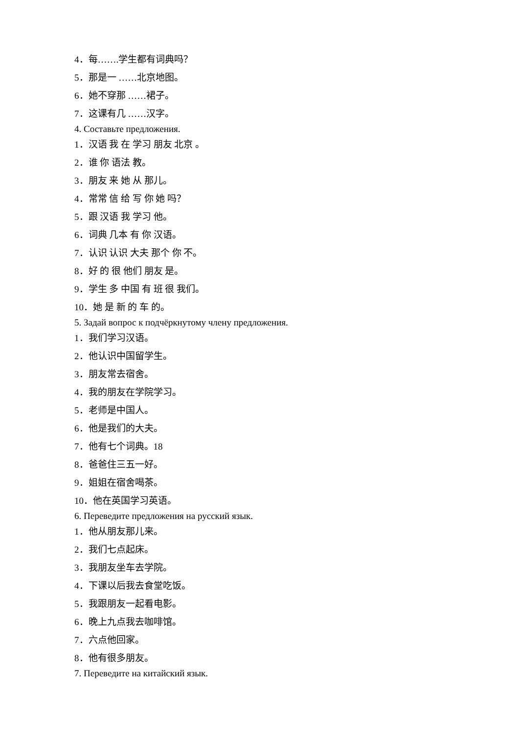4．每…….学生都有词典吗？
5．那是一 ……北京地图。
6．她不穿那 ……裙子。
7．这课有几 ……汉字。
4. Составьте предложения.
1．汉语 我 在 学习 朋友 北京 。
2．谁 你 语法 教。
3．朋友 来 她 从 那儿。
4．常常 信 给 写 你 她 吗？
5．跟 汉语 我 学习 他。
6．词典 几本 有 你 汉语。
7．认识 认识 大夫 那个 你 不。
8．好 的 很 他们 朋友 是。
9．学生 多 中国 有 班 很 我们。
10．她 是 新 的 车 的。
5. Задай вопрос к подчёркнутому члену предложения.
1．我们学习汉语。
2．他认识中国留学生。
3．朋友常去宿舍。
4．我的朋友在学院学习。
5．老师是中国人。
6．他是我们的大夫。
7．他有七个词典。18
8．爸爸住三五一好。
9．姐姐在宿舍喝茶。
10．他在英国学习英语。
6. Переведите предложения на русский язык.
1．他从朋友那儿来。
2．我们七点起床。
3．我朋友坐车去学院。
4．下课以后我去食堂吃饭。
5．我跟朋友一起看电影。
6．晚上九点我去咖啡馆。
7．六点他回家。
8．他有很多朋友。
7. Переведите на китайский язык.